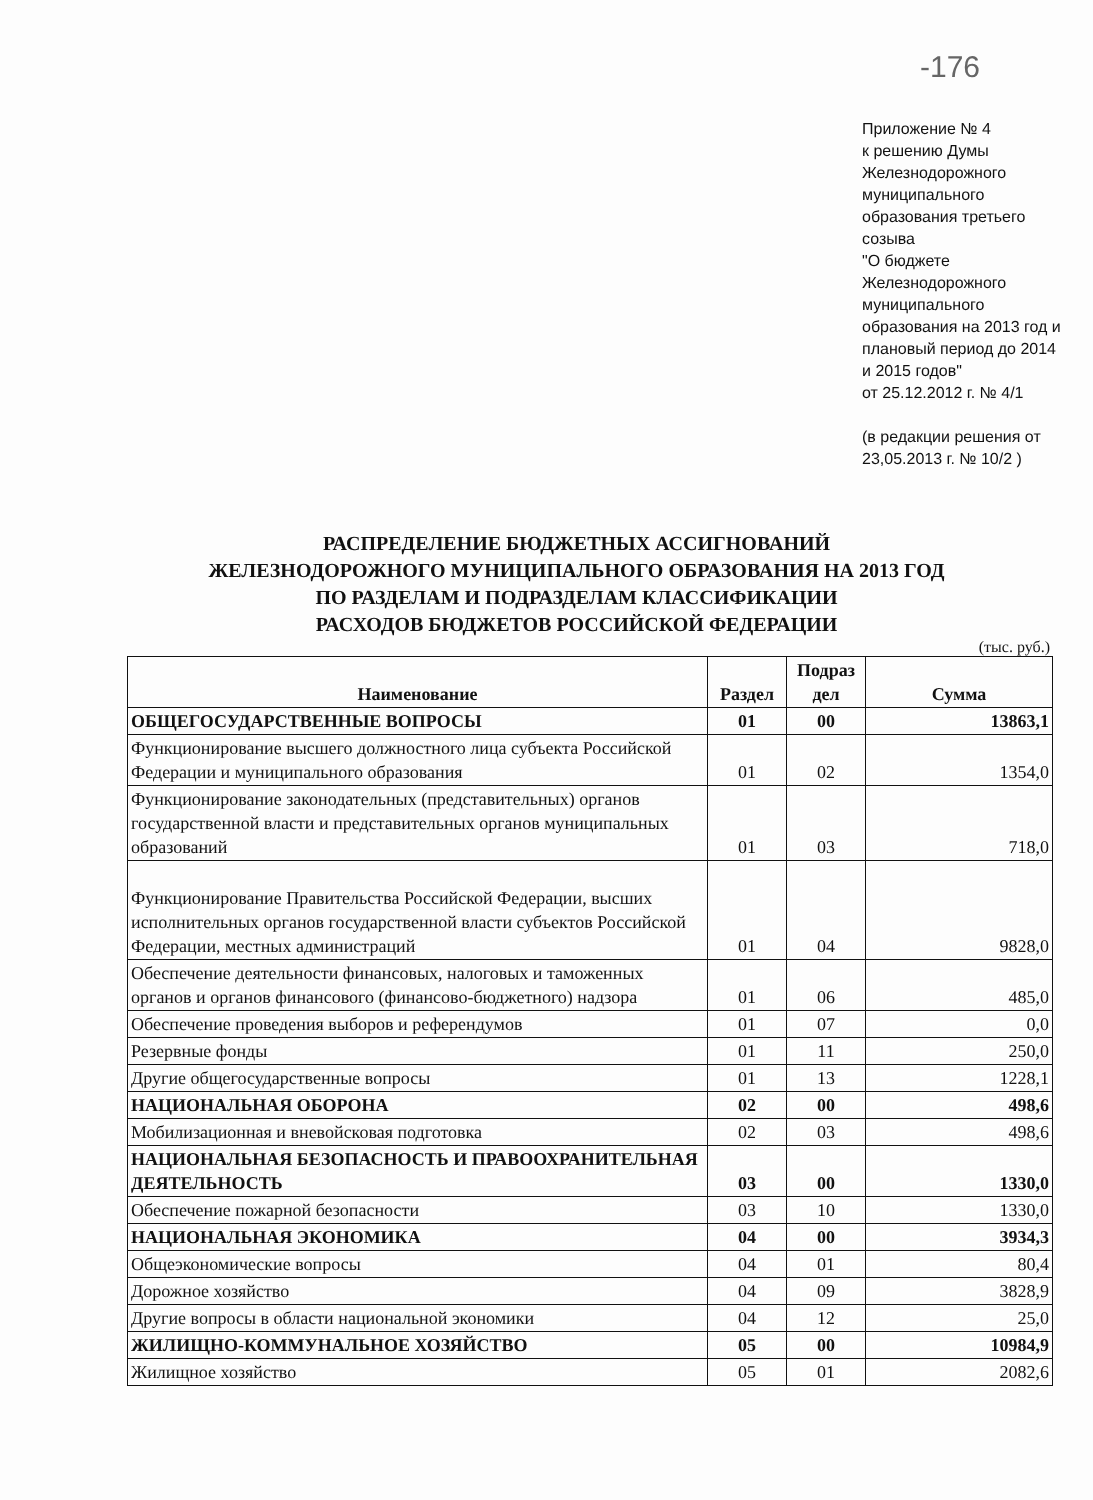-176
Приложение № 4
к решению Думы Железнодорожного муниципального образования третьего созыва
"О бюджете Железнодорожного муниципального образования на 2013 год и плановый период до 2014 и 2015 годов"
от 25.12.2012 г. № 4/1
(в редакции решения от 23,05.2013 г. № 10/2 )
РАСПРЕДЕЛЕНИЕ БЮДЖЕТНЫХ АССИГНОВАНИЙ
ЖЕЛЕЗНОДОРОЖНОГО МУНИЦИПАЛЬНОГО ОБРАЗОВАНИЯ НА 2013 ГОД
ПО РАЗДЕЛАМ И ПОДРАЗДЕЛАМ КЛАССИФИКАЦИИ
РАСХОДОВ БЮДЖЕТОВ РОССИЙСКОЙ ФЕДЕРАЦИИ
(тыс. руб.)
| Наименование | Раздел | Подраз дел | Сумма |
| --- | --- | --- | --- |
| ОБЩЕГОСУДАРСТВЕННЫЕ ВОПРОСЫ | 01 | 00 | 13863,1 |
| Функционирование высшего должностного лица субъекта Российской Федерации и муниципального образования | 01 | 02 | 1354,0 |
| Функционирование законодательных (представительных) органов государственной власти и представительных органов муниципальных образований | 01 | 03 | 718,0 |
| Функционирование Правительства Российской Федерации, высших исполнительных органов государственной власти субъектов Российской Федерации, местных администраций | 01 | 04 | 9828,0 |
| Обеспечение деятельности финансовых, налоговых и таможенных органов и органов финансового (финансово-бюджетного) надзора | 01 | 06 | 485,0 |
| Обеспечение проведения выборов и референдумов | 01 | 07 | 0,0 |
| Резервные фонды | 01 | 11 | 250,0 |
| Другие общегосударственные вопросы | 01 | 13 | 1228,1 |
| НАЦИОНАЛЬНАЯ ОБОРОНА | 02 | 00 | 498,6 |
| Мобилизационная и вневойсковая подготовка | 02 | 03 | 498,6 |
| НАЦИОНАЛЬНАЯ БЕЗОПАСНОСТЬ И ПРАВООХРАНИТЕЛЬНАЯ ДЕЯТЕЛЬНОСТЬ | 03 | 00 | 1330,0 |
| Обеспечение пожарной безопасности | 03 | 10 | 1330,0 |
| НАЦИОНАЛЬНАЯ ЭКОНОМИКА | 04 | 00 | 3934,3 |
| Общеэкономические вопросы | 04 | 01 | 80,4 |
| Дорожное хозяйство | 04 | 09 | 3828,9 |
| Другие вопросы в области национальной экономики | 04 | 12 | 25,0 |
| ЖИЛИЩНО-КОММУНАЛЬНОЕ ХОЗЯЙСТВО | 05 | 00 | 10984,9 |
| Жилищное хозяйство | 05 | 01 | 2082,6 |